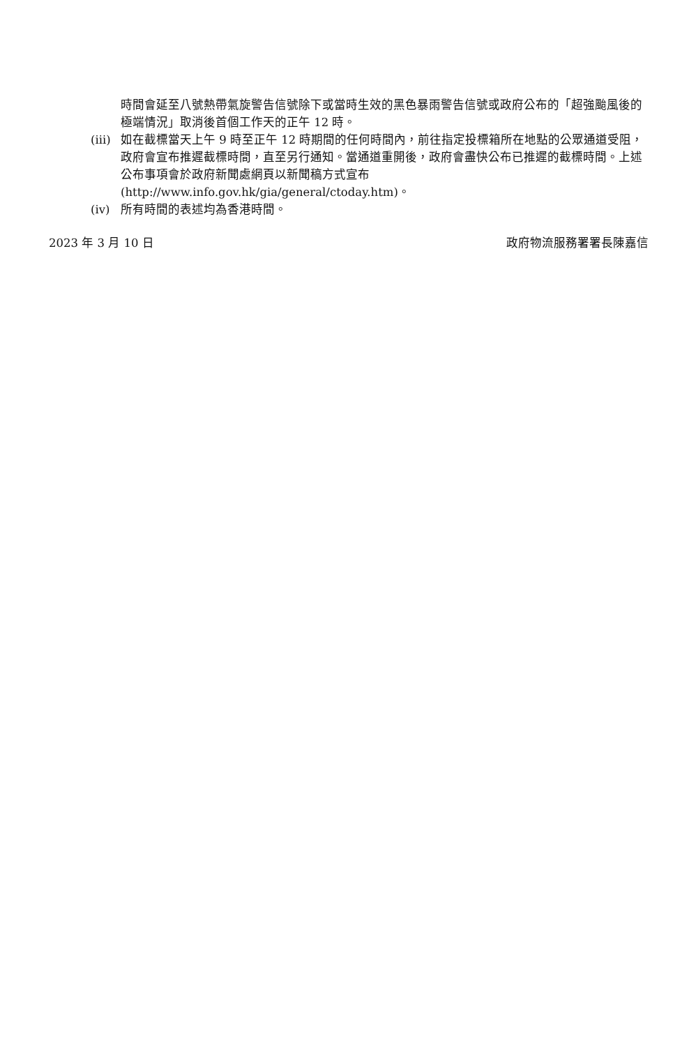時間會延至八號熱帶氣旋警告信號除下或當時生效的黑色暴雨警告信號或政府公布的「超強颱風後的極端情況」取消後首個工作天的正午 12 時。
(iii)
如在截標當天上午 9 時至正午 12 時期間的任何時間內，前往指定投標箱所在地點的公眾通道受阻，政府會宣布推遲截標時間，直至另行通知。當通道重開後，政府會盡快公布已推遲的截標時間。上述公布事項會於政府新聞處網頁以新聞稿方式宣布 (http://www.info.gov.hk/gia/general/ctoday.htm)。
(iv) 所有時間的表述均為香港時間。
2023 年 3 月 10 日 政府物流服務署署長陳嘉信